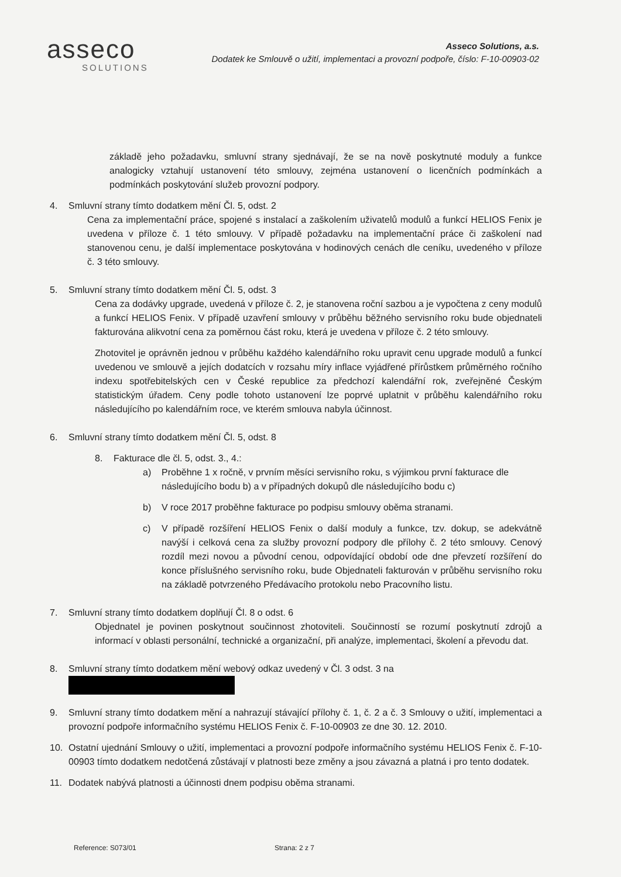asseco
SOLUTIONS
Asseco Solutions, a.s.
Dodatek ke Smlouvě o užití, implementaci a provozní podpoře, číslo: F-10-00903-02
základě jeho požadavku, smluvní strany sjednávají, že se na nově poskytnuté moduly a funkce analogicky vztahují ustanovení této smlouvy, zejména ustanovení o licenčních podmínkách a podmínkách poskytování služeb provozní podpory.
4. Smluvní strany tímto dodatkem mění Čl. 5, odst. 2
Cena za implementační práce, spojené s instalací a zaškolením uživatelů modulů a funkcí HELIOS Fenix je uvedena v příloze č. 1 této smlouvy. V případě požadavku na implementační práce či zaškolení nad stanovenou cenu, je další implementace poskytována v hodinových cenách dle ceníku, uvedeného v příloze č. 3 této smlouvy.
5. Smluvní strany tímto dodatkem mění Čl. 5, odst. 3
Cena za dodávky upgrade, uvedená v příloze č. 2, je stanovena roční sazbou a je vypočtena z ceny modulů a funkcí HELIOS Fenix. V případě uzavření smlouvy v průběhu běžného servisního roku bude objednateli fakturována alikvotní cena za poměrnou část roku, která je uvedena v příloze č. 2 této smlouvy.
Zhotovitel je oprávněn jednou v průběhu každého kalendářního roku upravit cenu upgrade modulů a funkcí uvedenou ve smlouvě a jejích dodatcích v rozsahu míry inflace vyjádřené přírůstkem průměrného ročního indexu spotřebitelských cen v České republice za předchozí kalendářní rok, zveřejněné Českým statistickým úřadem. Ceny podle tohoto ustanovení lze poprvé uplatnit v průběhu kalendářního roku následujícího po kalendářním roce, ve kterém smlouva nabyla účinnost.
6. Smluvní strany tímto dodatkem mění Čl. 5, odst. 8
8. Fakturace dle čl. 5, odst. 3., 4.:
a) Proběhne 1 x ročně, v prvním měsíci servisního roku, s výjimkou první fakturace dle následujícího bodu b) a v případných dokupů dle následujícího bodu c)
b) V roce 2017 proběhne fakturace po podpisu smlouvy oběma stranami.
c) V případě rozšíření HELIOS Fenix o další moduly a funkce, tzv. dokup, se adekvátně navýší i celková cena za služby provozní podpory dle přílohy č. 2 této smlouvy. Cenový rozdíl mezi novou a původní cenou, odpovídající období ode dne převzetí rozšíření do konce příslušného servisního roku, bude Objednateli fakturován v průběhu servisního roku na základě potvrzeného Předávacího protokolu nebo Pracovního listu.
7. Smluvní strany tímto dodatkem doplňují Čl. 8 o odst. 6
Objednatel je povinen poskytnout součinnost zhotoviteli. Součinností se rozumí poskytnutí zdrojů a informací v oblasti personální, technické a organizační, při analýze, implementaci, školení a převodu dat.
8. Smluvní strany tímto dodatkem mění webový odkaz uvedený v Čl. 3 odst. 3 na
9. Smluvní strany tímto dodatkem mění a nahrazují stávající přílohy č. 1, č. 2 a č. 3 Smlouvy o užití, implementaci a provozní podpoře informačního systému HELIOS Fenix č. F-10-00903 ze dne 30. 12. 2010.
10. Ostatní ujednání Smlouvy o užití, implementaci a provozní podpoře informačního systému HELIOS Fenix č. F-10-00903 tímto dodatkem nedotčená zůstávají v platnosti beze změny a jsou závazná a platná i pro tento dodatek.
11. Dodatek nabývá platnosti a účinnosti dnem podpisu oběma stranami.
Reference: S073/01 Strana: 2 z 7